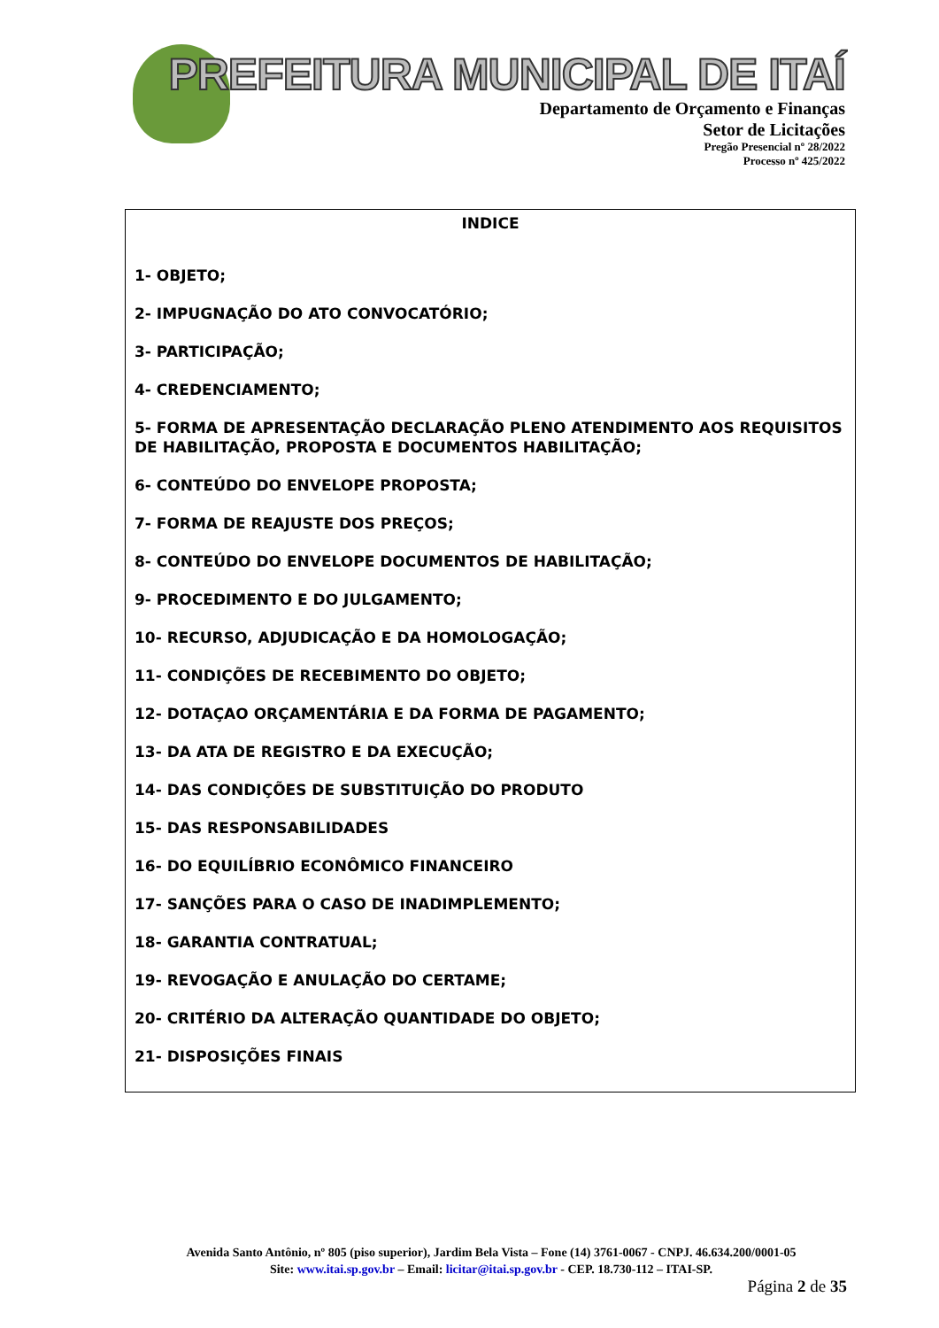PREFEITURA MUNICIPAL DE ITAÍ
Departamento de Orçamento e Finanças
Setor de Licitações
Pregão Presencial nº 28/2022
Processo nº 425/2022
INDICE
1- OBJETO;
2- IMPUGNAÇÃO DO ATO CONVOCATÓRIO;
3- PARTICIPAÇÃO;
4- CREDENCIAMENTO;
5- FORMA DE APRESENTAÇÃO DECLARAÇÃO PLENO ATENDIMENTO AOS REQUISITOS DE HABILITAÇÃO, PROPOSTA E DOCUMENTOS HABILITAÇÃO;
6- CONTEÚDO DO ENVELOPE PROPOSTA;
7- FORMA DE REAJUSTE DOS PREÇOS;
8- CONTEÚDO DO ENVELOPE DOCUMENTOS DE HABILITAÇÃO;
9- PROCEDIMENTO E DO JULGAMENTO;
10- RECURSO, ADJUDICAÇÃO E DA HOMOLOGAÇÃO;
11- CONDIÇÕES DE RECEBIMENTO DO OBJETO;
12- DOTAÇAO ORÇAMENTÁRIA E DA FORMA DE PAGAMENTO;
13- DA ATA DE REGISTRO E DA EXECUÇÃO;
14- DAS CONDIÇÕES DE SUBSTITUIÇÃO DO PRODUTO
15- DAS RESPONSABILIDADES
16- DO EQUILÍBRIO ECONÔMICO FINANCEIRO
17- SANÇÕES PARA O CASO DE INADIMPLEMENTO;
18- GARANTIA CONTRATUAL;
19- REVOGAÇÃO E ANULAÇÃO DO CERTAME;
20- CRITÉRIO DA ALTERAÇÃO QUANTIDADE DO OBJETO;
21- DISPOSIÇÕES FINAIS
Avenida Santo Antônio, nº 805 (piso superior), Jardim Bela Vista – Fone (14) 3761-0067 - CNPJ. 46.634.200/0001-05
Site: www.itai.sp.gov.br – Email: licitar@itai.sp.gov.br - CEP. 18.730-112 – ITAI-SP.
Página 2 de 35